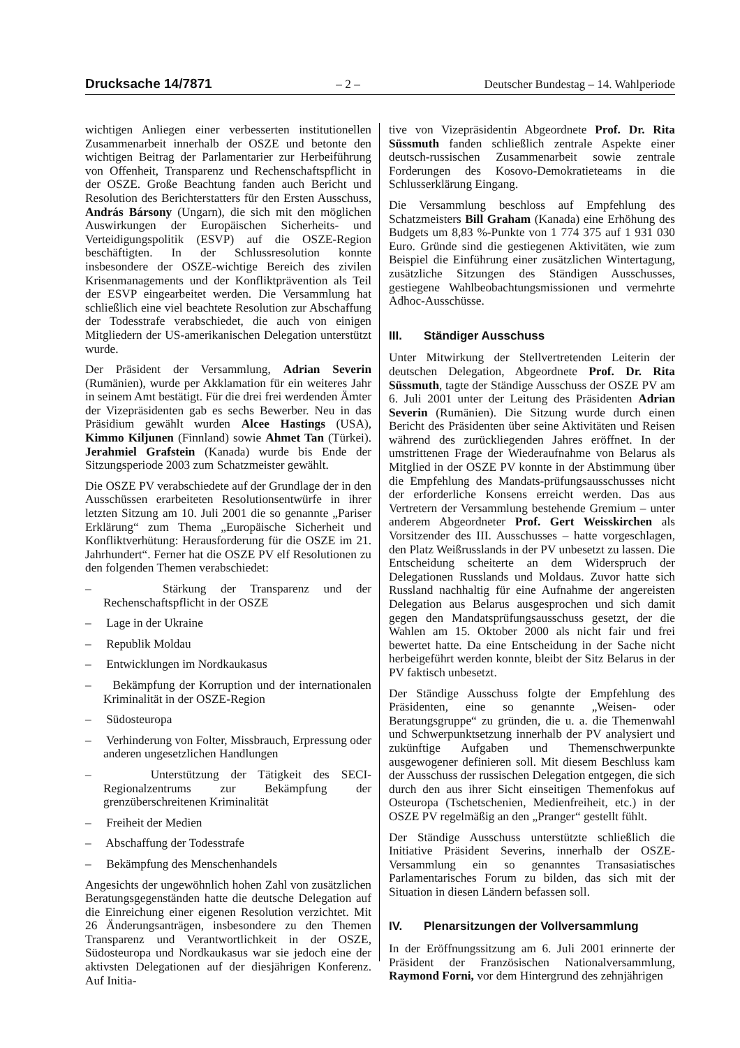Drucksache 14/7871 – 2 – Deutscher Bundestag – 14. Wahlperiode
wichtigen Anliegen einer verbesserten institutionellen Zusammenarbeit innerhalb der OSZE und betonte den wichtigen Beitrag der Parlamentarier zur Herbeiführung von Offenheit, Transparenz und Rechenschaftspflicht in der OSZE. Große Beachtung fanden auch Bericht und Resolution des Berichterstatters für den Ersten Ausschuss, András Bársony (Ungarn), die sich mit den möglichen Auswirkungen der Europäischen Sicherheits- und Verteidigungspolitik (ESVP) auf die OSZE-Region beschäftigten. In der Schlussresolution konnte insbesondere der OSZE-wichtige Bereich des zivilen Krisenmanagements und der Konfliktprävention als Teil der ESVP eingearbeitet werden. Die Versammlung hat schließlich eine viel beachtete Resolution zur Abschaffung der Todesstrafe verabschiedet, die auch von einigen Mitgliedern der US-amerikanischen Delegation unterstützt wurde.
Der Präsident der Versammlung, Adrian Severin (Rumänien), wurde per Akklamation für ein weiteres Jahr in seinem Amt bestätigt. Für die drei frei werdenden Ämter der Vizepräsidenten gab es sechs Bewerber. Neu in das Präsidium gewählt wurden Alcee Hastings (USA), Kimmo Kiljunen (Finnland) sowie Ahmet Tan (Türkei). Jerahmiel Grafstein (Kanada) wurde bis Ende der Sitzungsperiode 2003 zum Schatzmeister gewählt.
Die OSZE PV verabschiedete auf der Grundlage der in den Ausschüssen erarbeiteten Resolutionsentwürfe in ihrer letzten Sitzung am 10. Juli 2001 die so genannte „Pariser Erklärung“ zum Thema „Europäische Sicherheit und Konfliktverhütung: Herausforderung für die OSZE im 21. Jahrhundert“. Ferner hat die OSZE PV elf Resolutionen zu den folgenden Themen verabschiedet:
– Stärkung der Transparenz und der Rechenschaftspflicht in der OSZE
– Lage in der Ukraine
– Republik Moldau
– Entwicklungen im Nordkaukasus
– Bekämpfung der Korruption und der internationalen Kriminalität in der OSZE-Region
– Südosteuropa
– Verhinderung von Folter, Missbrauch, Erpressung oder anderen ungesetzlichen Handlungen
– Unterstützung der Tätigkeit des SECI-Regionalzentrums zur Bekämpfung der grenzüberschreitenen Kriminalität
– Freiheit der Medien
– Abschaffung der Todesstrafe
– Bekämpfung des Menschenhandels
Angesichts der ungewöhnlich hohen Zahl von zusätzlichen Beratungsgegenständen hatte die deutsche Delegation auf die Einreichung einer eigenen Resolution verzichtet. Mit 26 Änderungsanträgen, insbesondere zu den Themen Transparenz und Verantwortlichkeit in der OSZE, Südosteuropa und Nordkaukasus war sie jedoch eine der aktivsten Delegationen auf der diesjährigen Konferenz. Auf Initia-
tive von Vizepräsidentin Abgeordnete Prof. Dr. Rita Süssmuth fanden schließlich zentrale Aspekte einer deutsch-russischen Zusammenarbeit sowie zentrale Forderungen des Kosovo-Demokratieteams in die Schlusserklärung Eingang.
Die Versammlung beschloss auf Empfehlung des Schatzmeisters Bill Graham (Kanada) eine Erhöhung des Budgets um 8,83 %-Punkte von 1 774 375 auf 1 931 030 Euro. Gründe sind die gestiegenen Aktivitäten, wie zum Beispiel die Einführung einer zusätzlichen Wintertagung, zusätzliche Sitzungen des Ständigen Ausschusses, gestiegene Wahlbeobachtungsmissionen und vermehrte Adhoc-Ausschüsse.
III. Ständiger Ausschuss
Unter Mitwirkung der Stellvertretenden Leiterin der deutschen Delegation, Abgeordnete Prof. Dr. Rita Süssmuth, tagte der Ständige Ausschuss der OSZE PV am 6. Juli 2001 unter der Leitung des Präsidenten Adrian Severin (Rumänien). Die Sitzung wurde durch einen Bericht des Präsidenten über seine Aktivitäten und Reisen während des zurückliegenden Jahres eröffnet. In der umstrittenen Frage der Wiederaufnahme von Belarus als Mitglied in der OSZE PV konnte in der Abstimmung über die Empfehlung des Mandats-prüfungsausschusses nicht der erforderliche Konsens erreicht werden. Das aus Vertretern der Versammlung bestehende Gremium – unter anderem Abgeordneter Prof. Gert Weisskirchen als Vorsitzender des III. Ausschusses – hatte vorgeschlagen, den Platz Weißrusslands in der PV unbesetzt zu lassen. Die Entscheidung scheiterte an dem Widerspruch der Delegationen Russlands und Moldaus. Zuvor hatte sich Russland nachhaltig für eine Aufnahme der angereisten Delegation aus Belarus ausgesprochen und sich damit gegen den Mandatsprüfungsausschuss gesetzt, der die Wahlen am 15. Oktober 2000 als nicht fair und frei bewertet hatte. Da eine Entscheidung in der Sache nicht herbeigeführt werden konnte, bleibt der Sitz Belarus in der PV faktisch unbesetzt.
Der Ständige Ausschuss folgte der Empfehlung des Präsidenten, eine so genannte „Weisen- oder Beratungsgruppe“ zu gründen, die u. a. die Themenwahl und Schwerpunktsetzung innerhalb der PV analysiert und zukünftige Aufgaben und Themenschwerpunkte ausgewogener definieren soll. Mit diesem Beschluss kam der Ausschuss der russischen Delegation entgegen, die sich durch den aus ihrer Sicht einseitigen Themenfokus auf Osteuropa (Tschetschenien, Medienfreiheit, etc.) in der OSZE PV regelmäßig an den „Pranger“ gestellt fühlt.
Der Ständige Ausschuss unterstützte schließlich die Initiative Präsident Severins, innerhalb der OSZE-Versammlung ein so genanntes Transasiatisches Parlamentarisches Forum zu bilden, das sich mit der Situation in diesen Ländern befassen soll.
IV. Plenarsitzungen der Vollversammlung
In der Eröffnungssitzung am 6. Juli 2001 erinnerte der Präsident der Französischen Nationalversammlung, Raymond Forni, vor dem Hintergrund des zehnjährigen